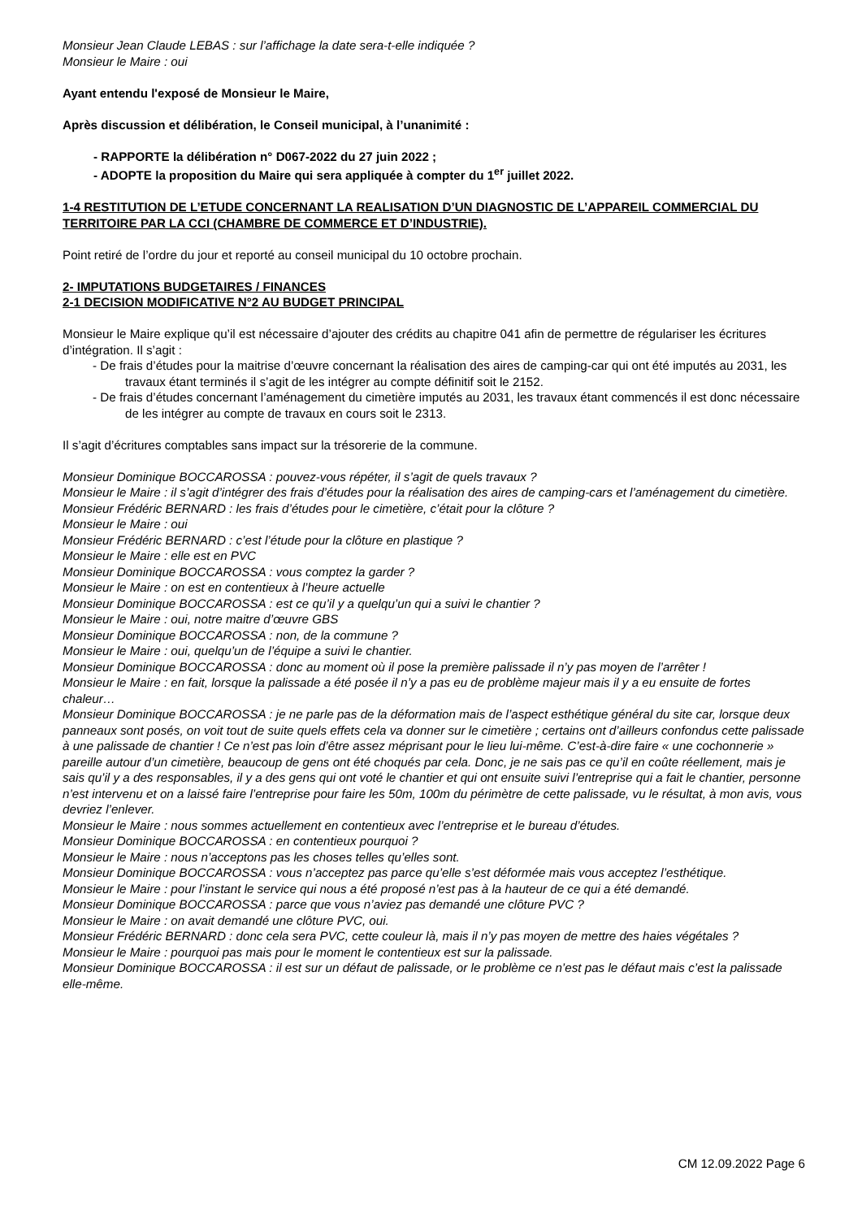Monsieur Jean Claude LEBAS : sur l’affichage la date sera-t-elle indiquée ?
Monsieur le Maire : oui
Ayant entendu l'exposé de Monsieur le Maire,
Après discussion et délibération, le Conseil municipal, à l’unanimité :
- RAPPORTE la délibération n° D067-2022 du 27 juin 2022 ;
- ADOPTE la proposition du Maire qui sera appliquée à compter du 1<sup>er</sup> juillet 2022.
1-4 RESTITUTION DE L’ETUDE CONCERNANT LA REALISATION D’UN DIAGNOSTIC DE L’APPAREIL COMMERCIAL DU TERRITOIRE PAR LA CCI (CHAMBRE DE COMMERCE ET D’INDUSTRIE).
Point retiré de l’ordre du jour et reporté au conseil municipal du 10 octobre prochain.
2- IMPUTATIONS BUDGETAIRES / FINANCES
2-1 DECISION MODIFICATIVE N°2 AU BUDGET PRINCIPAL
Monsieur le Maire explique qu’il est nécessaire d’ajouter des crédits au chapitre 041 afin de permettre de régulariser les écritures d’intégration. Il s’agit :
- De frais d’études pour la maitrise d’œuvre concernant la réalisation des aires de camping-car qui ont été imputés au 2031, les travaux étant terminés il s’agit de les intégrer au compte définitif soit le 2152.
- De frais d’études concernant l’aménagement du cimetière imputés au 2031, les travaux étant commencés il est donc nécessaire de les intégrer au compte de travaux en cours soit le 2313.
Il s’agit d’écritures comptables sans impact sur la trésorerie de la commune.
Monsieur Dominique BOCCAROSSA : pouvez-vous répéter, il s’agit de quels travaux ?
Monsieur le Maire : il s’agit d’intégrer des frais d’études pour la réalisation des aires de camping-cars et l’aménagement du cimetière.
Monsieur Frédéric BERNARD : les frais d’études pour le cimetière, c’était pour la clôture ?
Monsieur le Maire : oui
Monsieur Frédéric BERNARD : c’est l’étude pour la clôture en plastique ?
Monsieur le Maire : elle est en PVC
Monsieur Dominique BOCCAROSSA : vous comptez la garder ?
Monsieur le Maire : on est en contentieux à l’heure actuelle
Monsieur Dominique BOCCAROSSA : est ce qu’il y a quelqu’un qui a suivi le chantier ?
Monsieur le Maire : oui, notre maitre d’œuvre GBS
Monsieur Dominique BOCCAROSSA : non, de la commune ?
Monsieur le Maire : oui, quelqu’un de l’équipe a suivi le chantier.
Monsieur Dominique BOCCAROSSA : donc au moment où il pose la première palissade il n’y pas moyen de l’arrêter !
Monsieur le Maire : en fait, lorsque la palissade a été posée il n’y a pas eu de problème majeur mais il y a eu ensuite de fortes chaleur…
Monsieur Dominique BOCCAROSSA : je ne parle pas de la déformation mais de l’aspect esthétique général du site car, lorsque deux panneaux sont posés, on voit tout de suite quels effets cela va donner sur le cimetière ; certains ont d’ailleurs confondus cette palissade à une palissade de chantier ! Ce n’est pas loin d’être assez méprisant pour le lieu lui-même. C’est-à-dire faire « une cochonnerie » pareille autour d’un cimetière, beaucoup de gens ont été choqués par cela. Donc, je ne sais pas ce qu’il en coûte réellement, mais je sais qu’il y a des responsables, il y a des gens qui ont voté le chantier et qui ont ensuite suivi l’entreprise qui a fait le chantier, personne n’est intervenu et on a laissé faire l’entreprise pour faire les 50m, 100m du périmètre de cette palissade, vu le résultat, à mon avis, vous devriez l’enlever.
Monsieur le Maire : nous sommes actuellement en contentieux avec l’entreprise et le bureau d’études.
Monsieur Dominique BOCCAROSSA : en contentieux pourquoi ?
Monsieur le Maire : nous n’acceptons pas les choses telles qu’elles sont.
Monsieur Dominique BOCCAROSSA : vous n’acceptez pas parce qu’elle s’est déformée mais vous acceptez l’esthétique.
Monsieur le Maire : pour l’instant le service qui nous a été proposé n’est pas à la hauteur de ce qui a été demandé.
Monsieur Dominique BOCCAROSSA : parce que vous n’aviez pas demandé une clôture PVC ?
Monsieur le Maire : on avait demandé une clôture PVC, oui.
Monsieur Frédéric BERNARD : donc cela sera PVC, cette couleur là, mais il n’y pas moyen de mettre des haies végétales ?
Monsieur le Maire : pourquoi pas mais pour le moment le contentieux est sur la palissade.
Monsieur Dominique BOCCAROSSA : il est sur un défaut de palissade, or le problème ce n’est pas le défaut mais c’est la palissade elle-même.
CM 12.09.2022 Page 6